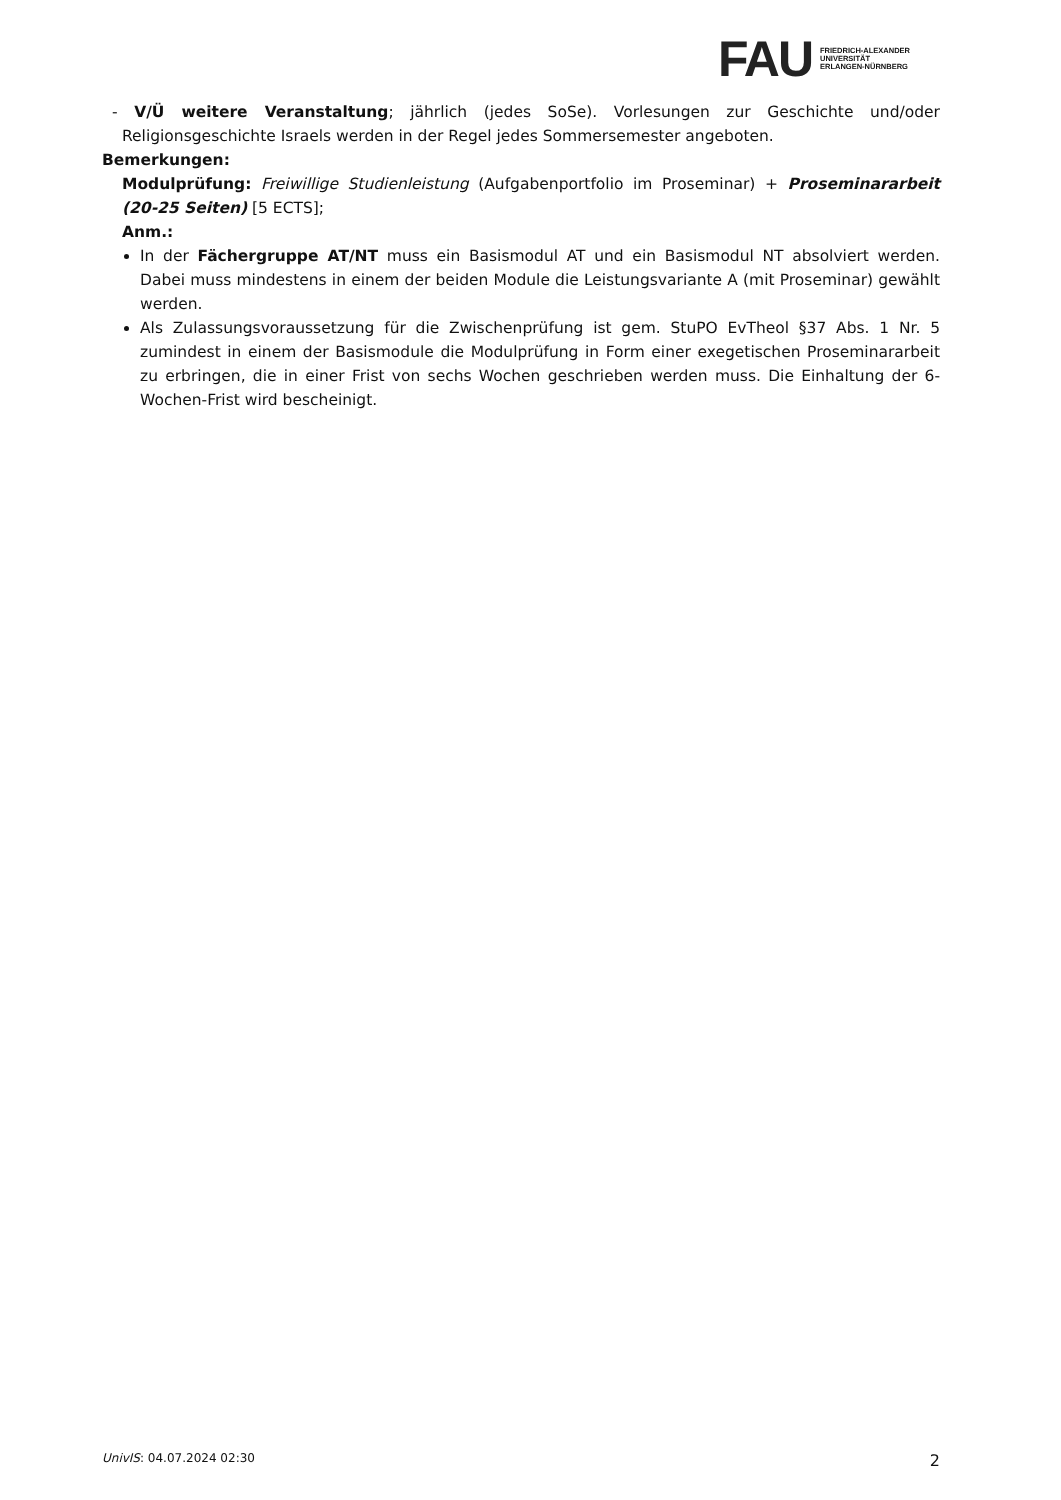FAU
FRIEDRICH-ALEXANDER
UNIVERSITÄT
ERLANGEN-NÜRNBERG
- V/Ü weitere Veranstaltung; jährlich (jedes SoSe). Vorlesungen zur Geschichte und/oder Religionsgeschichte Israels werden in der Regel jedes Sommersemester angeboten.
Bemerkungen:
Modulprüfung: Freiwillige Studienleistung (Aufgabenportfolio im Proseminar) + Proseminararbeit (20-25 Seiten) [5 ECTS];
Anm.:
In der Fächergruppe AT/NT muss ein Basismodul AT und ein Basismodul NT absolviert werden. Dabei muss mindestens in einem der beiden Module die Leistungsvariante A (mit Proseminar) gewählt werden.
Als Zulassungsvoraussetzung für die Zwischenprüfung ist gem. StuPO EvTheol §37 Abs. 1 Nr. 5 zumindest in einem der Basismodule die Modulprüfung in Form einer exegetischen Proseminararbeit zu erbringen, die in einer Frist von sechs Wochen geschrieben werden muss. Die Einhaltung der 6-Wochen-Frist wird bescheinigt.
UnivIS: 04.07.2024 02:30 2